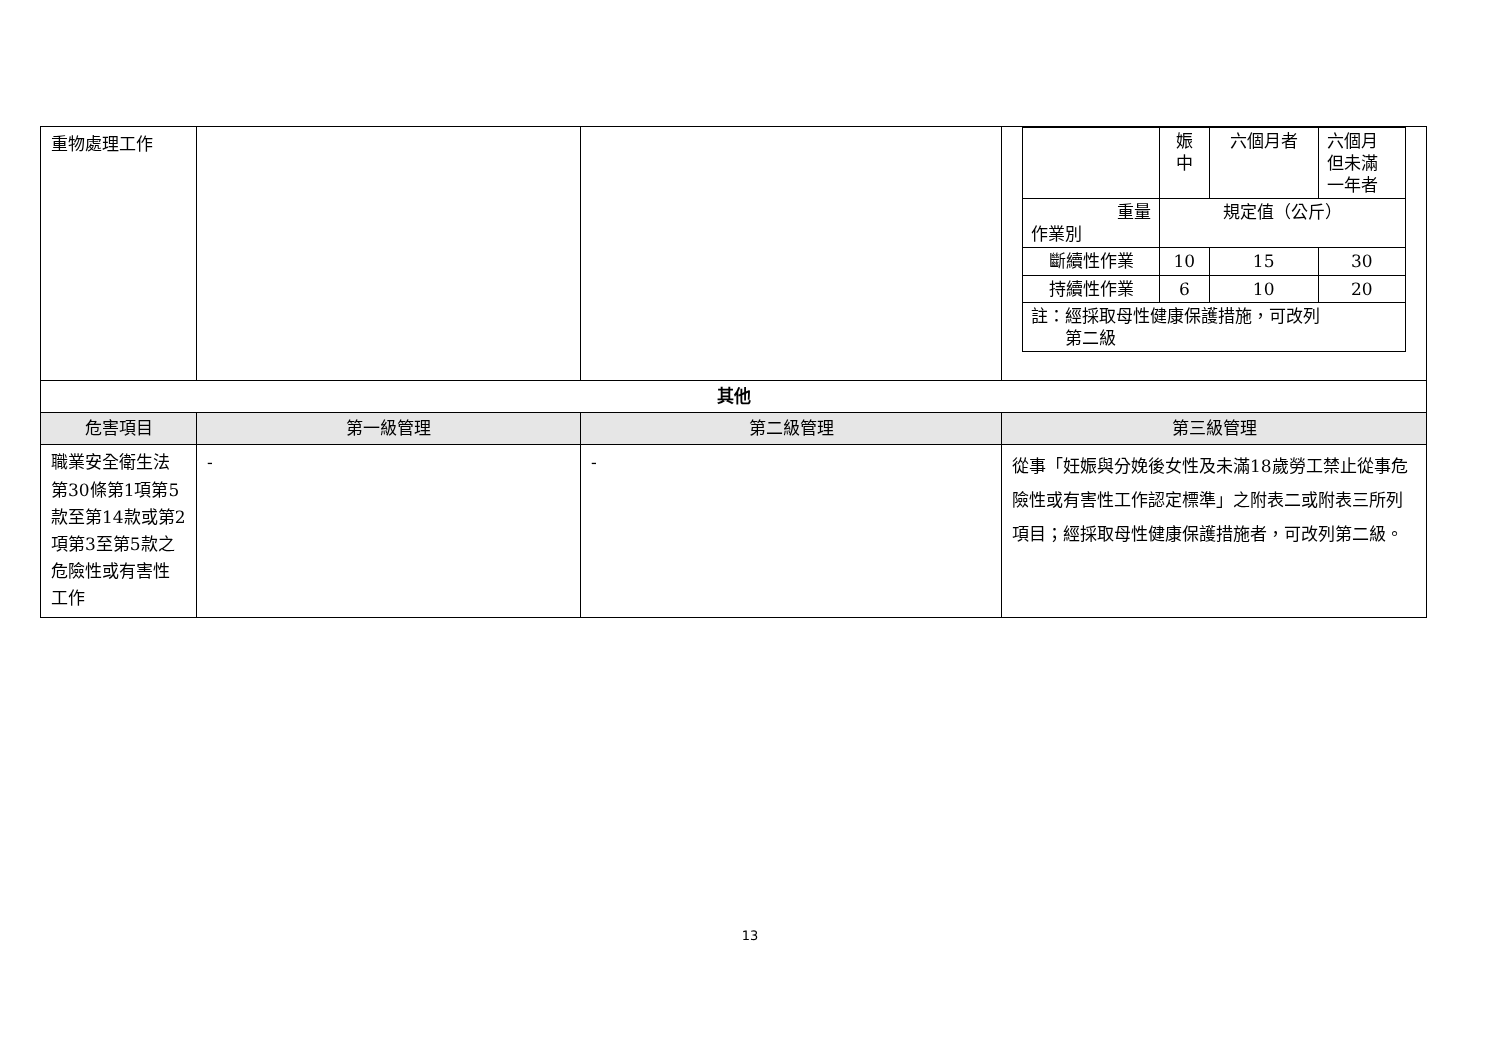| 重物處理工作 | | | / / 娠 中 / 六個月者 / 六個月 但未滿 一年者 / / 重量 作業別 / 規定值（公斤） / / / / 斷續性作業 / 10 / 15 / 30 / / 持續性作業 / 6 / 10 / 20 / / 註：經採取母性健康保護措施，可改列 第二級 / / / / |
| 其他 | | | |
| 危害項目 | 第一級管理 | 第二級管理 | 第三級管理 |
| 職業安全衛生法第30條第1項第5款至第14款或第2項第3至第5款之危險性或有害性工作 | - | - | 從事「妊娠與分娩後女性及未滿18歲勞工禁止從事危險性或有害性工作認定標準」之附表二或附表三所列項目；經採取母性健康保護措施者，可改列第二級。 |
13